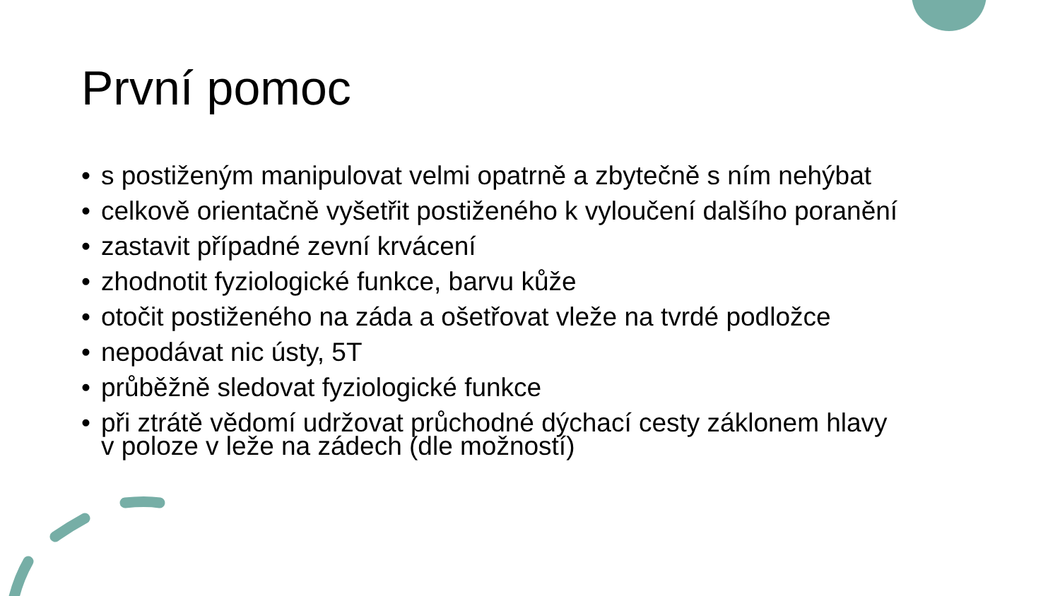První pomoc
• s postiženým manipulovat velmi opatrně a zbytečně s ním nehýbat
• celkově orientačně vyšetřit postiženého k vyloučení dalšího poranění
• zastavit případné zevní krvácení
• zhodnotit fyziologické funkce, barvu kůže
• otočit postiženého na záda a ošetřovat vleže na tvrdé podložce
• nepodávat nic ústy, 5T
• průběžně sledovat fyziologické funkce
• při ztrátě vědomí udržovat průchodné dýchací cesty záklonem hlavy
v poloze v leže na zádech (dle možností)